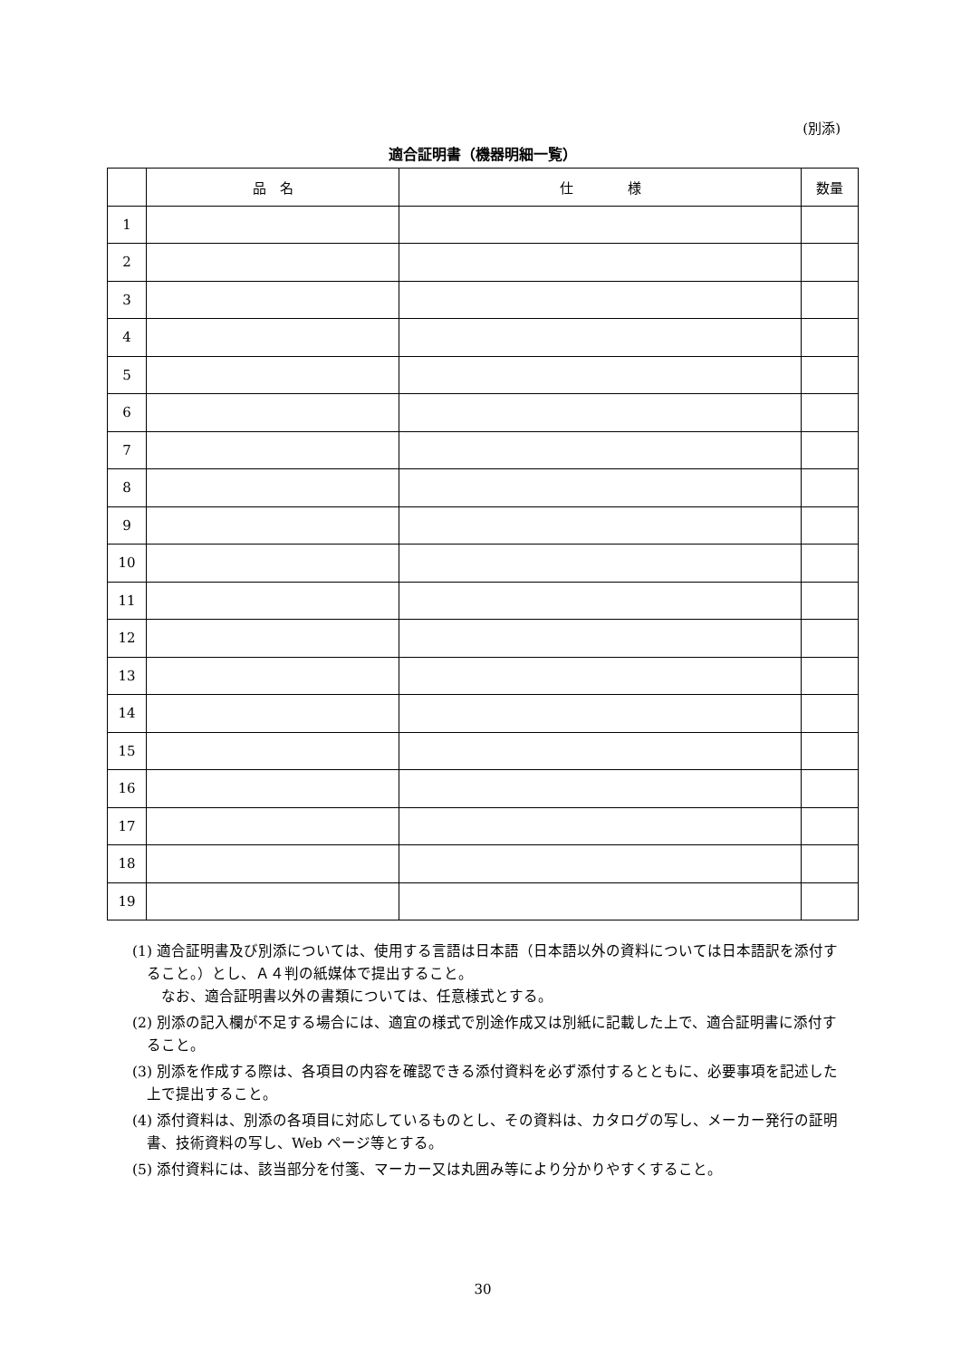(別添)
適合証明書（機器明細一覧）
| | 品 名 | 仕 様 | 数量 |
| --- | --- | --- | --- |
| 1 | | | |
| 2 | | | |
| 3 | | | |
| 4 | | | |
| 5 | | | |
| 6 | | | |
| 7 | | | |
| 8 | | | |
| 9 | | | |
| 10 | | | |
| 11 | | | |
| 12 | | | |
| 13 | | | |
| 14 | | | |
| 15 | | | |
| 16 | | | |
| 17 | | | |
| 18 | | | |
| 19 | | | |
(1) 適合証明書及び別添については、使用する言語は日本語（日本語以外の資料については日本語訳を添付すること。）とし、Ａ４判の紙媒体で提出すること。
　なお、適合証明書以外の書類については、任意様式とする。
(2) 別添の記入欄が不足する場合には、適宜の様式で別途作成又は別紙に記載した上で、適合証明書に添付すること。
(3) 別添を作成する際は、各項目の内容を確認できる添付資料を必ず添付するとともに、必要事項を記述した上で提出すること。
(4) 添付資料は、別添の各項目に対応しているものとし、その資料は、カタログの写し、メーカー発行の証明書、技術資料の写し、Web ページ等とする。
(5) 添付資料には、該当部分を付箋、マーカー又は丸囲み等により分かりやすくすること。
30